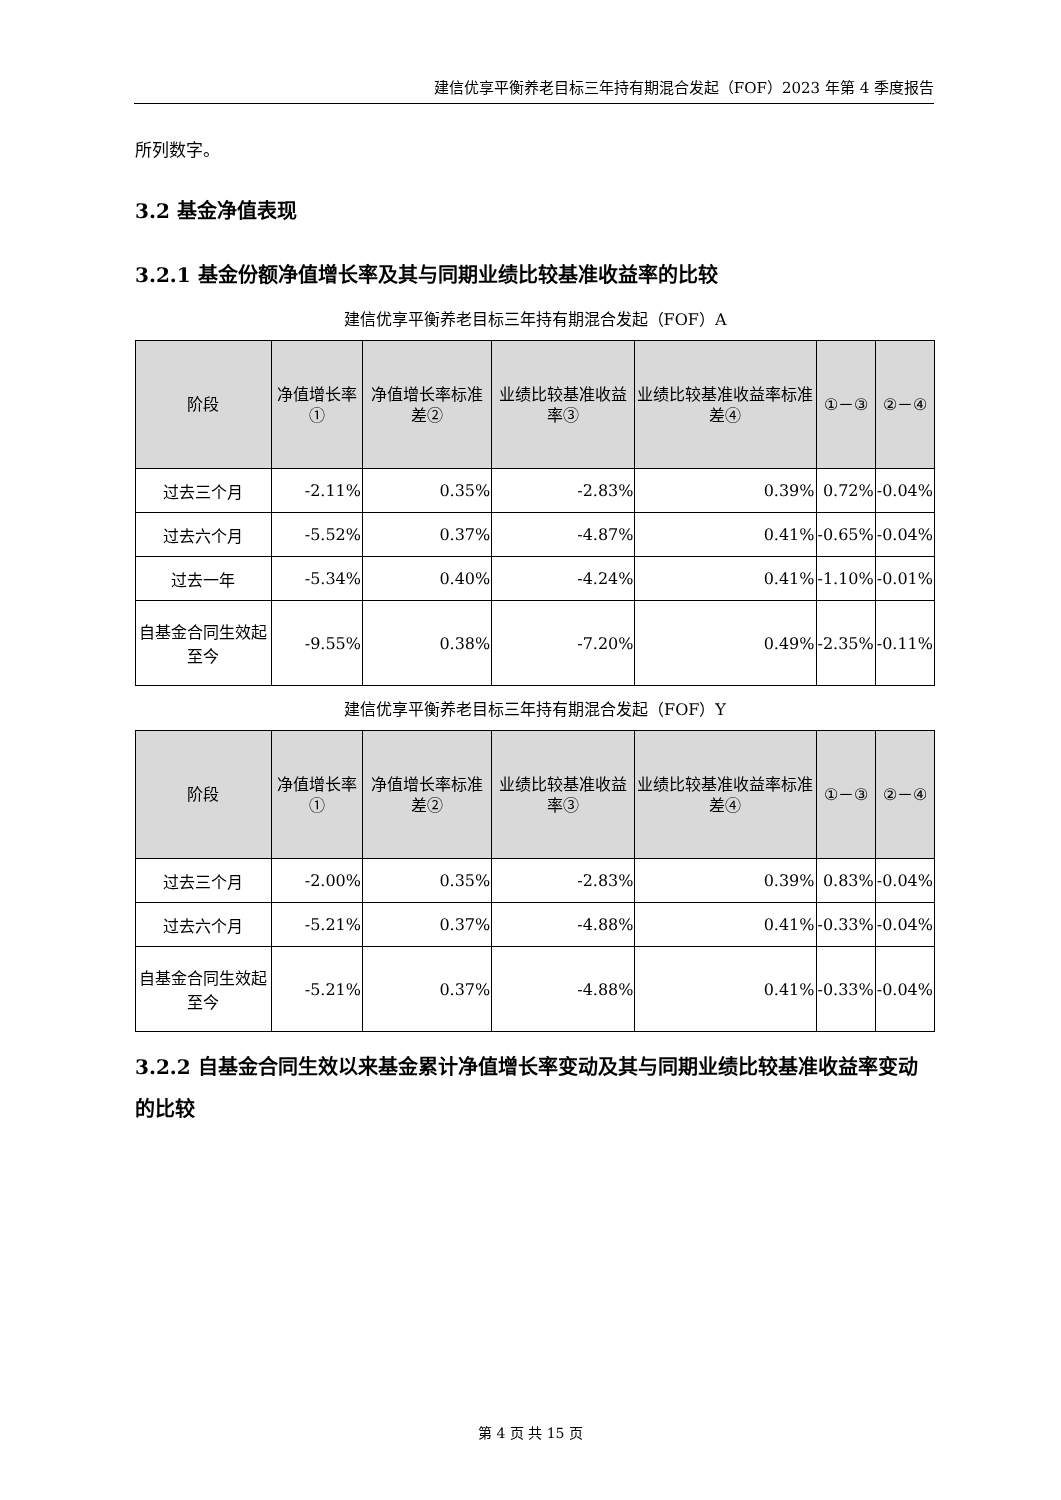建信优享平衡养老目标三年持有期混合发起（FOF）2023 年第 4 季度报告
所列数字。
3.2 基金净值表现
3.2.1 基金份额净值增长率及其与同期业绩比较基准收益率的比较
建信优享平衡养老目标三年持有期混合发起（FOF）A
| 阶段 | 净值增长率① | 净值增长率标准差② | 业绩比较基准收益率③ | 业绩比较基准收益率标准差④ | ①－③ | ②－④ |
| --- | --- | --- | --- | --- | --- | --- |
| 过去三个月 | -2.11% | 0.35% | -2.83% | 0.39% | 0.72% | -0.04% |
| 过去六个月 | -5.52% | 0.37% | -4.87% | 0.41% | -0.65% | -0.04% |
| 过去一年 | -5.34% | 0.40% | -4.24% | 0.41% | -1.10% | -0.01% |
| 自基金合同生效起至今 | -9.55% | 0.38% | -7.20% | 0.49% | -2.35% | -0.11% |
建信优享平衡养老目标三年持有期混合发起（FOF）Y
| 阶段 | 净值增长率① | 净值增长率标准差② | 业绩比较基准收益率③ | 业绩比较基准收益率标准差④ | ①－③ | ②－④ |
| --- | --- | --- | --- | --- | --- | --- |
| 过去三个月 | -2.00% | 0.35% | -2.83% | 0.39% | 0.83% | -0.04% |
| 过去六个月 | -5.21% | 0.37% | -4.88% | 0.41% | -0.33% | -0.04% |
| 自基金合同生效起至今 | -5.21% | 0.37% | -4.88% | 0.41% | -0.33% | -0.04% |
3.2.2 自基金合同生效以来基金累计净值增长率变动及其与同期业绩比较基准收益率变动的比较
第 4 页 共 15 页